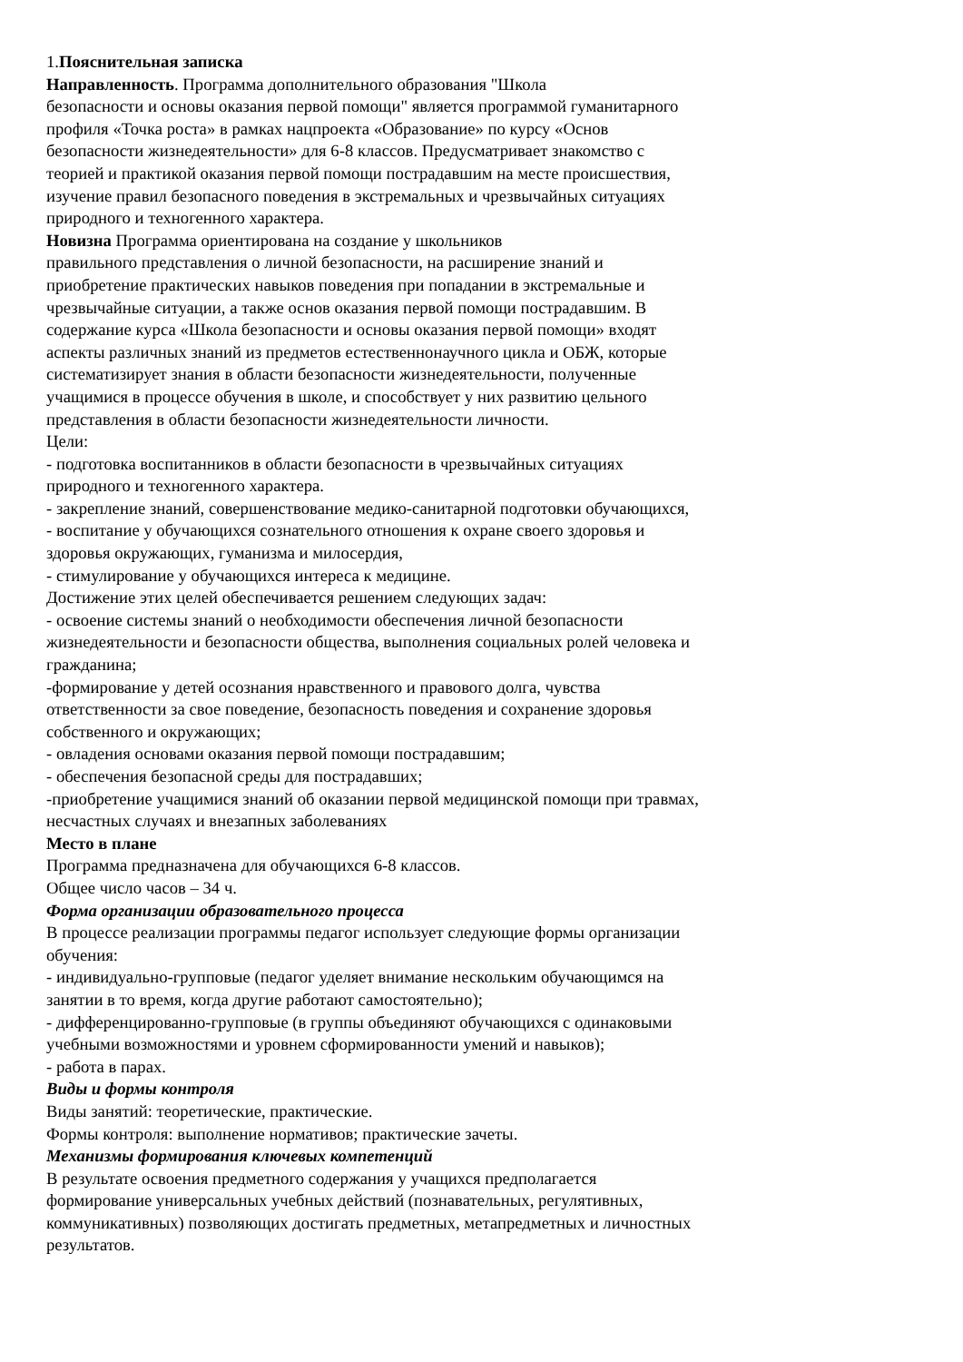1.Пояснительная записка
Направленность. Программа дополнительного образования "Школа
безопасности и основы оказания первой помощи" является программой гуманитарного
профиля «Точка роста» в рамках нацпроекта «Образование» по курсу «Основ
безопасности жизнедеятельности» для 6-8 классов. Предусматривает знакомство с
теорией и практикой оказания первой помощи пострадавшим на месте происшествия,
изучение правил безопасного поведения в экстремальных и чрезвычайных ситуациях
природного и техногенного характера.
Новизна Программа ориентирована на создание у школьников
правильного представления о личной безопасности, на расширение знаний и
приобретение практических навыков поведения при попадании в экстремальные и
чрезвычайные ситуации, а также основ оказания первой помощи пострадавшим. В
содержание курса «Школа безопасности и основы оказания первой помощи» входят
аспекты различных знаний из предметов естественнонаучного цикла и ОБЖ, которые
систематизирует знания в области безопасности жизнедеятельности, полученные
учащимися в процессе обучения в школе, и способствует у них развитию цельного
представления в области безопасности жизнедеятельности личности.
Цели:
- подготовка воспитанников в области безопасности в чрезвычайных ситуациях
природного и техногенного характера.
- закрепление знаний, совершенствование медико-санитарной подготовки обучающихся,
- воспитание у обучающихся сознательного отношения к охране своего здоровья и
здоровья окружающих, гуманизма и милосердия,
- стимулирование у обучающихся интереса к медицине.
Достижение этих целей обеспечивается решением следующих задач:
- освоение системы знаний о необходимости обеспечения личной безопасности
жизнедеятельности и безопасности общества, выполнения социальных ролей человека и
гражданина;
-формирование у детей осознания нравственного и правового долга, чувства
ответственности за свое поведение, безопасность поведения и сохранение здоровья
собственного и окружающих;
- овладения основами оказания первой помощи пострадавшим;
- обеспечения безопасной среды для пострадавших;
-приобретение учащимися знаний об оказании первой медицинской помощи при травмах,
несчастных случаях и внезапных заболеваниях
Место в плане
Программа предназначена для обучающихся 6-8 классов.
Общее число часов – 34 ч.
Форма организации образовательного процесса
В процессе реализации программы педагог использует следующие формы организации
обучения:
- индивидуально-групповые (педагог уделяет внимание нескольким обучающимся на
занятии в то время, когда другие работают самостоятельно);
- дифференцированно-групповые (в группы объединяют обучающихся с одинаковыми
учебными возможностями и уровнем сформированности умений и навыков);
- работа в парах.
Виды и формы контроля
Виды занятий: теоретические, практические.
Формы контроля: выполнение нормативов; практические зачеты.
Механизмы формирования ключевых компетенций
В результате освоения предметного содержания у учащихся предполагается
формирование универсальных учебных действий (познавательных, регулятивных,
коммуникативных) позволяющих достигать предметных, метапредметных и личностных
результатов.